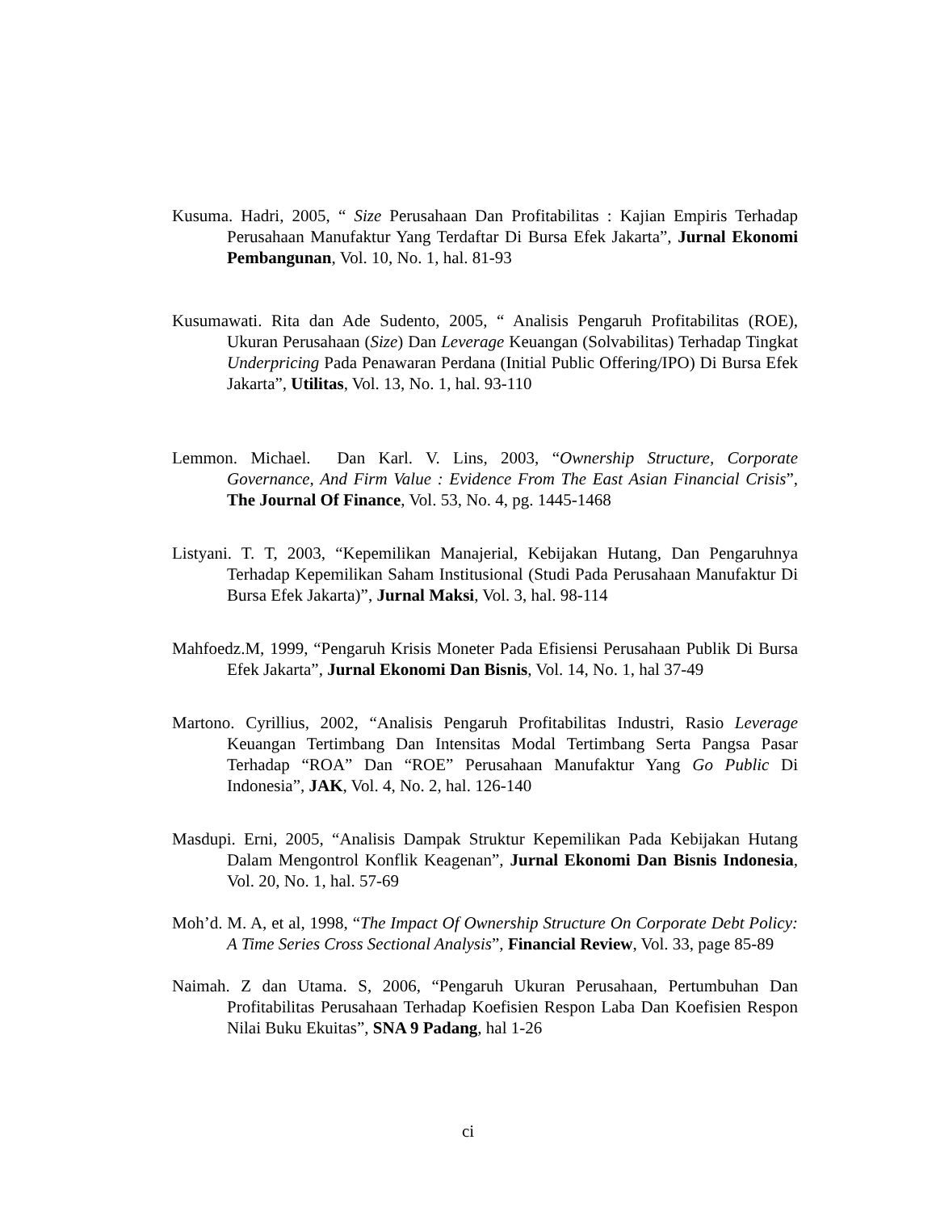Kusuma. Hadri, 2005, “ Size Perusahaan Dan Profitabilitas : Kajian Empiris Terhadap Perusahaan Manufaktur Yang Terdaftar Di Bursa Efek Jakarta”, Jurnal Ekonomi Pembangunan, Vol. 10, No. 1, hal. 81-93
Kusumawati. Rita dan Ade Sudento, 2005, “ Analisis Pengaruh Profitabilitas (ROE), Ukuran Perusahaan (Size) Dan Leverage Keuangan (Solvabilitas) Terhadap Tingkat Underpricing Pada Penawaran Perdana (Initial Public Offering/IPO) Di Bursa Efek Jakarta”, Utilitas, Vol. 13, No. 1, hal. 93-110
Lemmon. Michael. Dan Karl. V. Lins, 2003, “Ownership Structure, Corporate Governance, And Firm Value : Evidence From The East Asian Financial Crisis”, The Journal Of Finance, Vol. 53, No. 4, pg. 1445-1468
Listyani. T. T, 2003, “Kepemilikan Manajerial, Kebijakan Hutang, Dan Pengaruhnya Terhadap Kepemilikan Saham Institusional (Studi Pada Perusahaan Manufaktur Di Bursa Efek Jakarta)”, Jurnal Maksi, Vol. 3, hal. 98-114
Mahfoedz.M, 1999, “Pengaruh Krisis Moneter Pada Efisiensi Perusahaan Publik Di Bursa Efek Jakarta”, Jurnal Ekonomi Dan Bisnis, Vol. 14, No. 1, hal 37-49
Martono. Cyrillius, 2002, “Analisis Pengaruh Profitabilitas Industri, Rasio Leverage Keuangan Tertimbang Dan Intensitas Modal Tertimbang Serta Pangsa Pasar Terhadap “ROA” Dan “ROE” Perusahaan Manufaktur Yang Go Public Di Indonesia”, JAK, Vol. 4, No. 2, hal. 126-140
Masdupi. Erni, 2005, “Analisis Dampak Struktur Kepemilikan Pada Kebijakan Hutang Dalam Mengontrol Konflik Keagenan”, Jurnal Ekonomi Dan Bisnis Indonesia, Vol. 20, No. 1, hal. 57-69
Moh’d. M. A, et al, 1998, “The Impact Of Ownership Structure On Corporate Debt Policy: A Time Series Cross Sectional Analysis”, Financial Review, Vol. 33, page 85-89
Naimah. Z dan Utama. S, 2006, “Pengaruh Ukuran Perusahaan, Pertumbuhan Dan Profitabilitas Perusahaan Terhadap Koefisien Respon Laba Dan Koefisien Respon Nilai Buku Ekuitas”, SNA 9 Padang, hal 1-26
ci